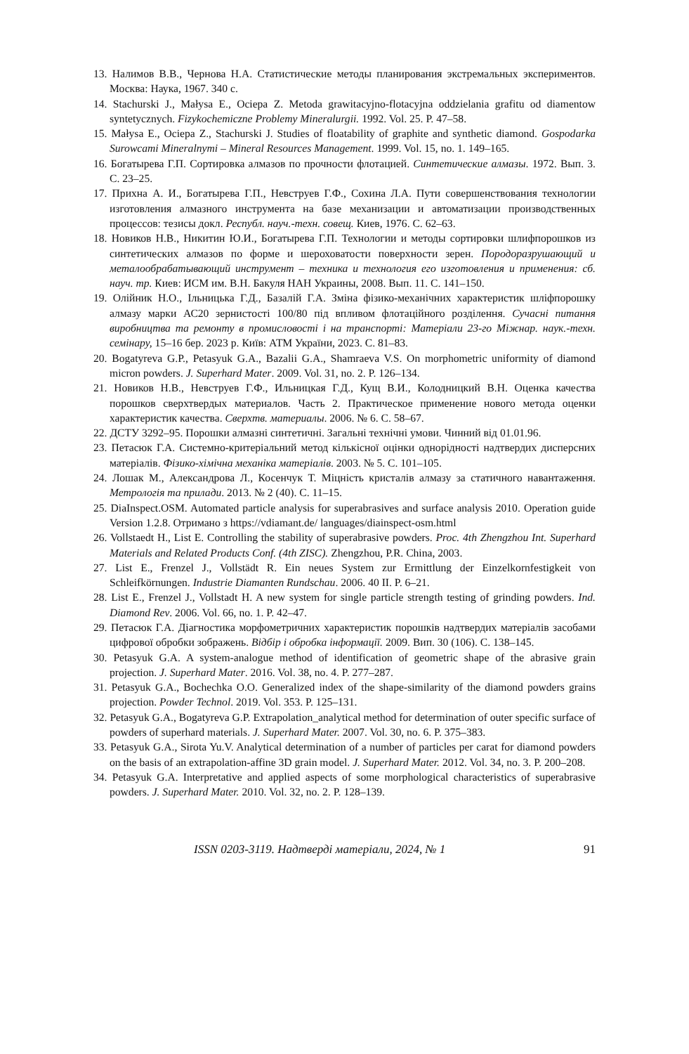13. Налимов В.В., Чернова Н.А. Статистические методы планирования экстремальных экспериментов. Москва: Наука, 1967. 340 с.
14. Stachurski J., Małysa E., Ociepa Z. Metoda grawitacyjno-flotacyjna oddzielania grafitu od diamentow syntetycznych. Fizykochemiczne Problemy Mineralurgii. 1992. Vol. 25. P. 47–58.
15. Małysa E., Ociepa Z., Stachurski J. Studies of floatability of graphite and synthetic diamond. Gospodarka Surowcami Mineralnymi – Mineral Resources Management. 1999. Vol. 15, no. 1. 149–165.
16. Богатырева Г.П. Сортировка алмазов по прочности флотацией. Синтетические алмазы. 1972. Вып. 3. С. 23–25.
17. Прихна А. И., Богатырева Г.П., Невструев Г.Ф., Сохина Л.А. Пути совершенствования технологии изготовления алмазного инструмента на базе механизации и автоматизации производственных процессов: тезисы докл. Республ. науч.-техн. совещ. Киев, 1976. С. 62–63.
18. Новиков Н.В., Никитин Ю.И., Богатырева Г.П. Технологии и методы сортировки шлифпорошков из синтетических алмазов по форме и шероховатости поверхности зерен. Породоразрушающий и металообрабатывающий инструмент – техника и технология его изготовления и применения: сб. науч. тр. Киев: ИСМ им. В.Н. Бакуля НАН Украины, 2008. Вып. 11. С. 141–150.
19. Олійник Н.О., Ільницька Г.Д., Базалій Г.А. Зміна фізико-механічних характеристик шліфпорошку алмазу марки АС20 зернистості 100/80 під впливом флотаційного розділення. Сучасні питання виробництва та ремонту в промисловості і на транспорті: Матеріали 23-го Міжнар. наук.-техн. семінару, 15–16 бер. 2023 р. Київ: АТМ України, 2023. С. 81–83.
20. Bogatyreva G.P., Petasyuk G.A., Bazalii G.A., Shamraeva V.S. On morphometric uniformity of diamond micron powders. J. Superhard Mater. 2009. Vol. 31, no. 2. P. 126–134.
21. Новиков Н.В., Невструев Г.Ф., Ильницкая Г.Д., Кущ В.И., Колодницкий В.Н. Оценка качества порошков сверхтвердых материалов. Часть 2. Практическое применение нового метода оценки характеристик качества. Сверхтв. материалы. 2006. № 6. С. 58–67.
22. ДСТУ 3292–95. Порошки алмазні синтетичні. Загальні технічні умови. Чинний від 01.01.96.
23. Петасюк Г.А. Системно-критеріальний метод кількісної оцінки однорідності надтвердих дисперсних матеріалів. Фізико-хімічна механіка матеріалів. 2003. № 5. С. 101–105.
24. Лошак М., Александрова Л., Косенчук Т. Міцність кристалів алмазу за статичного навантаження. Метрологія та прилади. 2013. № 2 (40). С. 11–15.
25. DiaInspect.OSM. Automated particle analysis for superabrasives and surface analysis 2010. Operation guide Version 1.2.8. Отримано з https://vdiamant.de/ languages/diainspect-osm.html
26. Vollstaedt H., List E. Controlling the stability of superabrasive powders. Proc. 4th Zhengzhou Int. Superhard Materials and Related Products Conf. (4th ZISC). Zhengzhou, P.R. China, 2003.
27. List E., Frenzel J., Vollstädt R. Ein neues System zur Ermittlung der Einzelkornfestigkeit von Schleifkörnungen. Industrie Diamanten Rundschau. 2006. 40 II. P. 6–21.
28. List E., Frenzel J., Vollstadt H. A new system for single particle strength testing of grinding powders. Ind. Diamond Rev. 2006. Vol. 66, no. 1. P. 42–47.
29. Петасюк Г.А. Діагностика морфометричних характеристик порошків надтвердих матеріалів засобами цифрової обробки зображень. Відбір і обробка інформації. 2009. Вип. 30 (106). С. 138–145.
30. Petasyuk G.A. A system-analogue method of identification of geometric shape of the abrasive grain projection. J. Superhard Mater. 2016. Vol. 38, no. 4. P. 277–287.
31. Petasyuk G.A., Bochechka O.O. Generalized index of the shape-similarity of the diamond powders grains projection. Powder Technol. 2019. Vol. 353. P. 125–131.
32. Petasyuk G.A., Bogatyreva G.P. Extrapolation_analytical method for determination of outer specific surface of powders of superhard materials. J. Superhard Mater. 2007. Vol. 30, no. 6. P. 375–383.
33. Petasyuk G.A., Sirota Yu.V. Analytical determination of a number of particles per carat for diamond powders on the basis of an extrapolation-affine 3D grain model. J. Superhard Mater. 2012. Vol. 34, no. 3. P. 200–208.
34. Petasyuk G.A. Interpretative and applied aspects of some morphological characteristics of superabrasive powders. J. Superhard Mater. 2010. Vol. 32, no. 2. P. 128–139.
ISSN 0203-3119. Надтверді матеріали, 2024, № 1 91